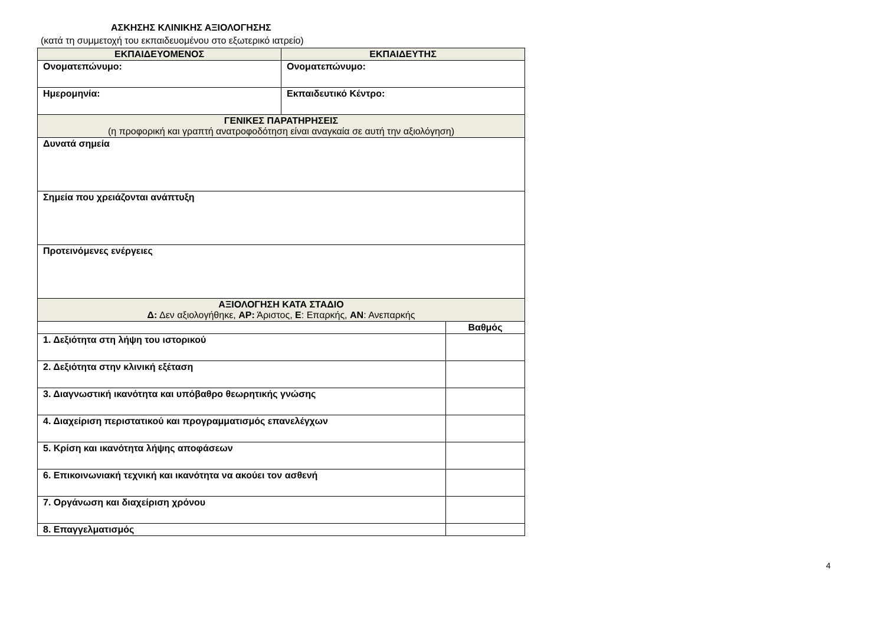ΑΣΚΗΣΗΣ ΚΛΙΝΙΚΗΣ ΑΞΙΟΛΟΓΗΣΗΣ
(κατά τη συμμετοχή του εκπαιδευομένου στο εξωτερικό ιατρείο)
| ΕΚΠΑΙΔΕΥΟΜΕΝΟΣ | ΕΚΠΑΙΔΕΥΤΗΣ | |
| --- | --- | --- |
| Ονοματεπώνυμο: | Ονοματεπώνυμο: | |
| Ημερομηνία: | Εκπαιδευτικό Κέντρο: | |
| ΓΕΝΙΚΕΣ ΠΑΡΑΤΗΡΗΣΕΙΣ (η προφορική και γραπτή ανατροφοδότηση είναι αναγκαία σε αυτή την αξιολόγηση) | | |
| Δυνατά σημεία | | |
| Σημεία που χρειάζονται ανάπτυξη | | |
| Προτεινόμενες ενέργειες | | |
| ΑΞΙΟΛΟΓΗΣΗ ΚΑΤΑ ΣΤΑΔΙΟ Δ: Δεν αξιολογήθηκε, ΑΡ: Άριστος, Ε : Επαρκής, ΑΝ : Ανεπαρκής | | |
| | | Βαθμός |
| 1. Δεξιότητα στη λήψη του ιστορικού | | |
| 2. Δεξιότητα στην κλινική εξέταση | | |
| 3. Διαγνωστική ικανότητα και υπόβαθρο θεωρητικής γνώσης | | |
| 4. Διαχείριση περιστατικού και προγραμματισμός επανελέγχων | | |
| 5. Κρίση και ικανότητα λήψης αποφάσεων | | |
| 6. Επικοινωνιακή τεχνική και ικανότητα να ακούει τον ασθενή | | |
| 7. Οργάνωση και διαχείριση χρόνου | | |
| 8. Επαγγελματισμός | | |
4